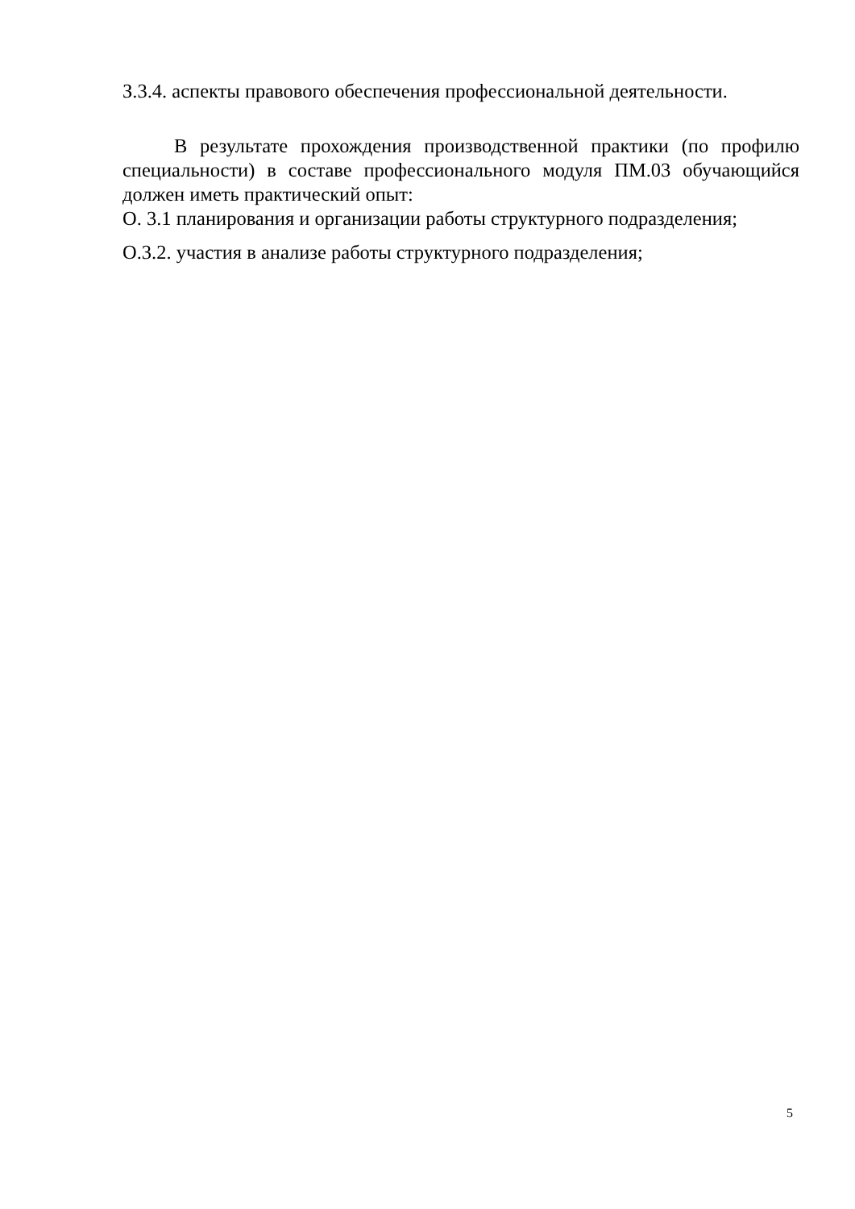З.3.4. аспекты правового обеспечения профессиональной деятельности.
В результате прохождения производственной практики (по профилю специальности) в составе профессионального модуля ПМ.03 обучающийся должен иметь практический опыт:
О. 3.1 планирования и организации работы структурного подразделения;
О.3.2. участия в анализе работы структурного подразделения;
5